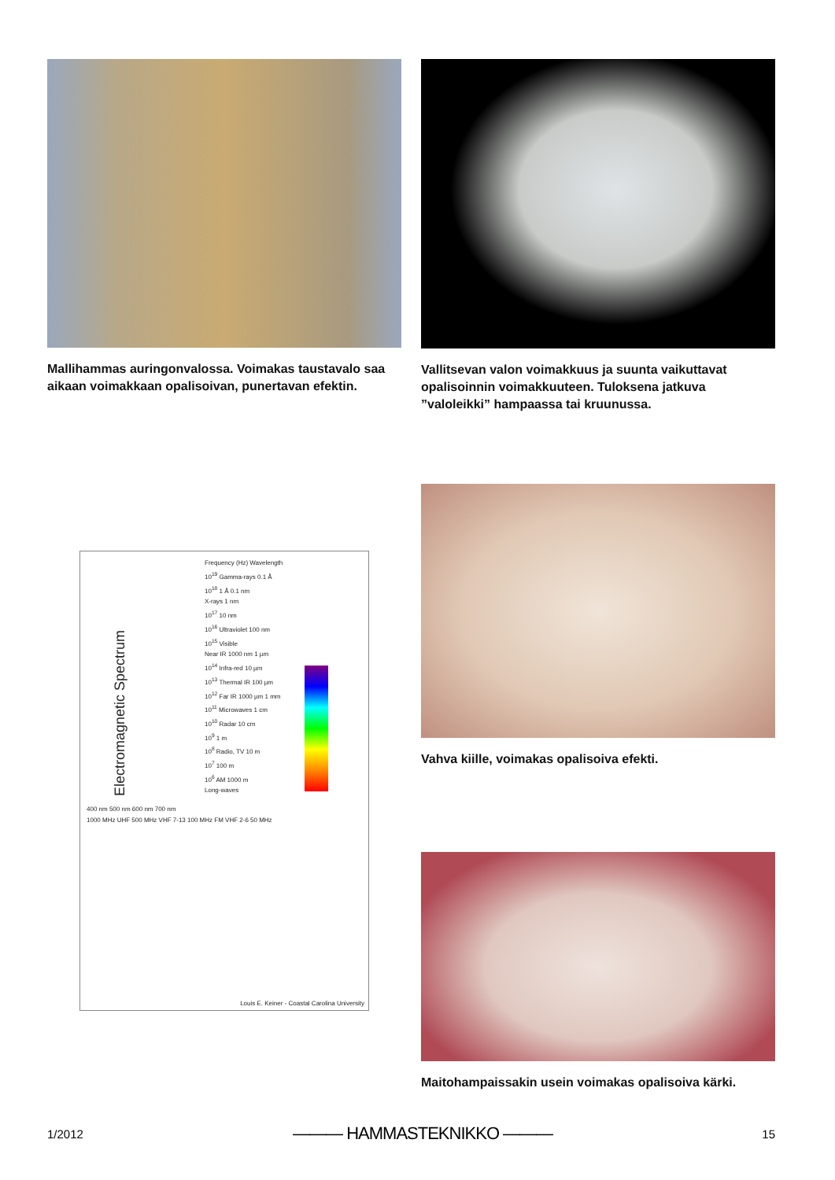Mallihammas auringonvalossa. Voimakas taustavalo saa aikaan voimakkaan opalisoivan, punertavan efektin.
Vallitsevan valon voimakkuus ja suunta vaikuttavat opalisoinnin voimakkuuteen. Tuloksena jatkuva ”valoleikki” hampaassa tai kruunussa.
Electromagnetic Spectrum
Frequency (Hz) Wavelength
10<sup>19</sup> Gamma-rays 0.1 Å
10<sup>18</sup> 1 Å 0.1 nm
X-rays 1 nm
10<sup>17</sup> 10 nm
10<sup>16</sup> Ultraviolet 100 nm
10<sup>15</sup> Visible
Near IR 1000 nm 1 µm
10<sup>14</sup> Infra-red 10 µm
10<sup>13</sup> Thermal IR 100 µm
10<sup>12</sup> Far IR 1000 µm 1 mm
10<sup>11</sup> Microwaves 1 cm
10<sup>10</sup> Radar 10 cm
10<sup>9</sup> 1 m
10<sup>8</sup> Radio, TV 10 m
10<sup>7</sup> 100 m
10<sup>6</sup> AM 1000 m
Long-waves
400 nm 500 nm 600 nm 700 nm
1000 MHz UHF 500 MHz VHF 7-13 100 MHz FM VHF 2-6 50 MHz
Louis E. Keiner - Coastal Carolina University
Vahva kiille, voimakas opalisoiva efekti.
Maitohampaissakin usein voimakas opalisoiva kärki.
1/2012 ——— HAMMASTEKNIKKO ——— 15